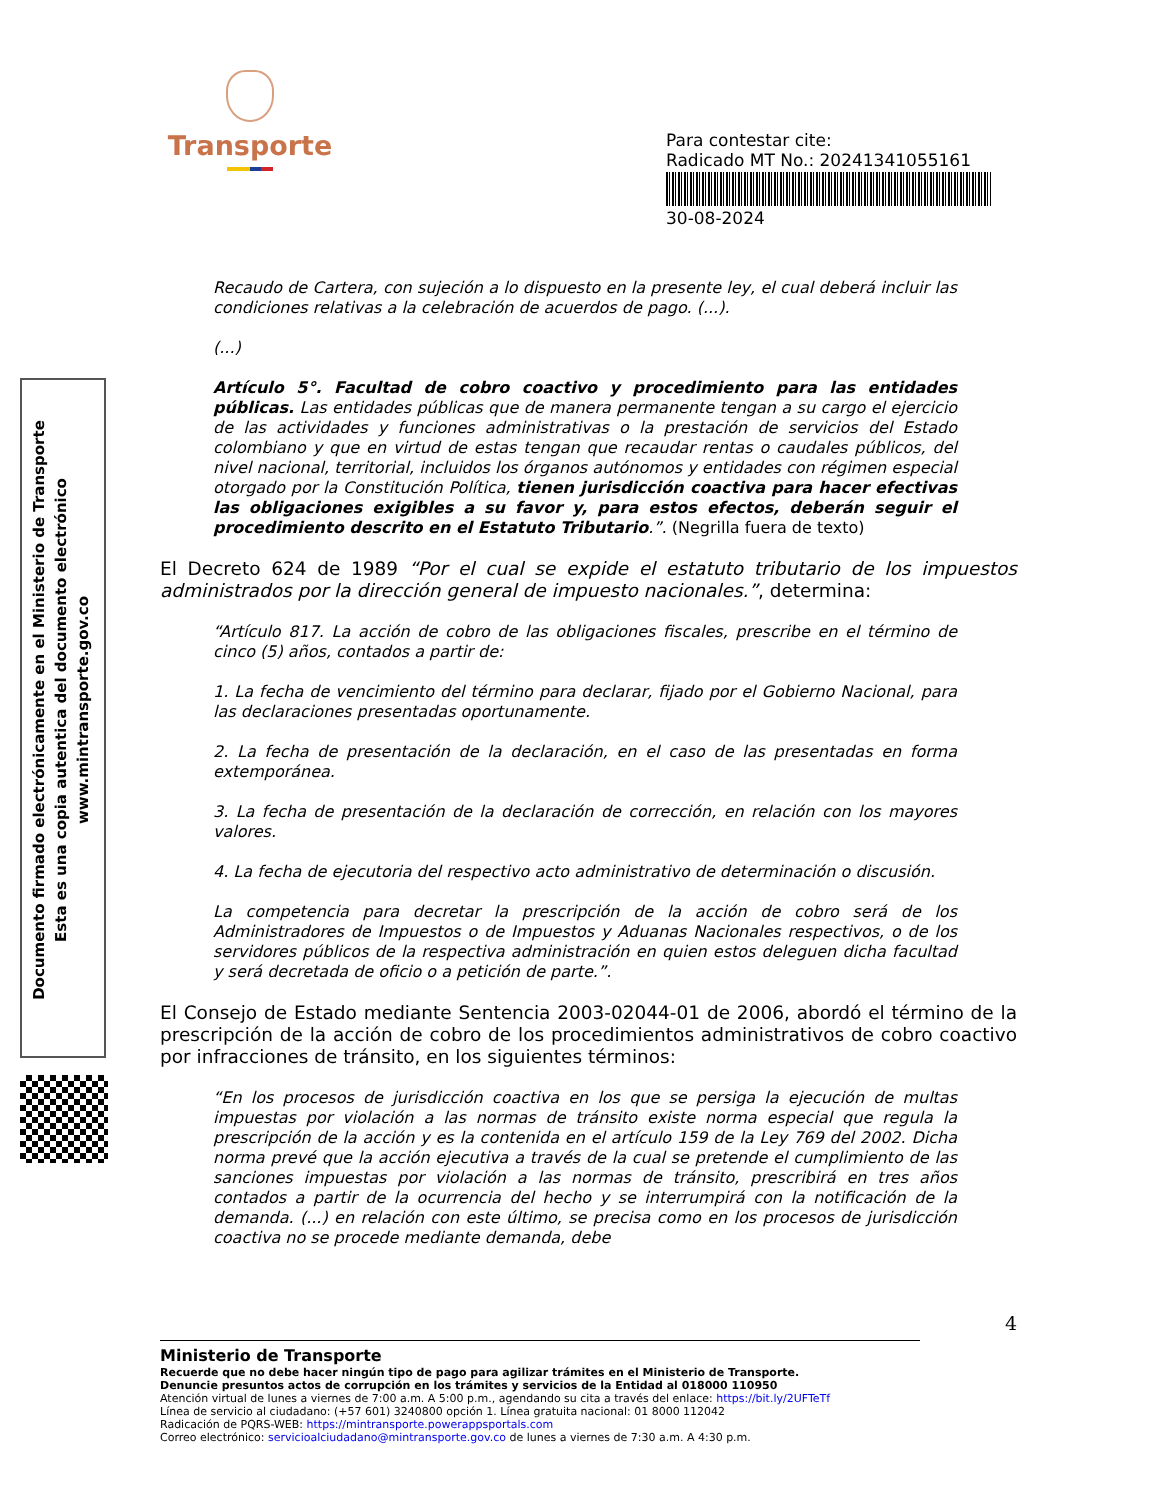Transporte
Para contestar cite:
Radicado MT No.: 20241341055161
30-08-2024
Documento firmado electrónicamente en el Ministerio de Transporte
Esta es una copia autentica del documento electrónico
www.mintransporte.gov.co
Recaudo de Cartera, con sujeción a lo dispuesto en la presente ley, el cual deberá incluir las condiciones relativas a la celebración de acuerdos de pago. (...).
(...)
Artículo 5°. Facultad de cobro coactivo y procedimiento para las entidades públicas. Las entidades públicas que de manera permanente tengan a su cargo el ejercicio de las actividades y funciones administrativas o la prestación de servicios del Estado colombiano y que en virtud de estas tengan que recaudar rentas o caudales públicos, del nivel nacional, territorial, incluidos los órganos autónomos y entidades con régimen especial otorgado por la Constitución Política, tienen jurisdicción coactiva para hacer efectivas las obligaciones exigibles a su favor y, para estos efectos, deberán seguir el procedimiento descrito en el Estatuto Tributario.”. (Negrilla fuera de texto)
El Decreto 624 de 1989 “Por el cual se expide el estatuto tributario de los impuestos administrados por la dirección general de impuesto nacionales.”, determina:
“Artículo 817. La acción de cobro de las obligaciones fiscales, prescribe en el término de cinco (5) años, contados a partir de:
1. La fecha de vencimiento del término para declarar, fijado por el Gobierno Nacional, para las declaraciones presentadas oportunamente.
2. La fecha de presentación de la declaración, en el caso de las presentadas en forma extemporánea.
3. La fecha de presentación de la declaración de corrección, en relación con los mayores valores.
4. La fecha de ejecutoria del respectivo acto administrativo de determinación o discusión.
La competencia para decretar la prescripción de la acción de cobro será de los Administradores de Impuestos o de Impuestos y Aduanas Nacionales respectivos, o de los servidores públicos de la respectiva administración en quien estos deleguen dicha facultad y será decretada de oficio o a petición de parte.”.
El Consejo de Estado mediante Sentencia 2003-02044-01 de 2006, abordó el término de la prescripción de la acción de cobro de los procedimientos administrativos de cobro coactivo por infracciones de tránsito, en los siguientes términos:
“En los procesos de jurisdicción coactiva en los que se persiga la ejecución de multas impuestas por violación a las normas de tránsito existe norma especial que regula la prescripción de la acción y es la contenida en el artículo 159 de la Ley 769 del 2002. Dicha norma prevé que la acción ejecutiva a través de la cual se pretende el cumplimiento de las sanciones impuestas por violación a las normas de tránsito, prescribirá en tres años contados a partir de la ocurrencia del hecho y se interrumpirá con la notificación de la demanda. (...) en relación con este último, se precisa como en los procesos de jurisdicción coactiva no se procede mediante demanda, debe
4
Ministerio de Transporte
Recuerde que no debe hacer ningún tipo de pago para agilizar trámites en el Ministerio de Transporte.
Denuncie presuntos actos de corrupción en los trámites y servicios de la Entidad al 018000 110950
Atención virtual de lunes a viernes de 7:00 a.m. A 5:00 p.m., agendando su cita a través del enlace: https://bit.ly/2UFTeTf
Línea de servicio al ciudadano: (+57 601) 3240800 opción 1. Línea gratuita nacional: 01 8000 112042
Radicación de PQRS-WEB: https://mintransporte.powerappsportals.com
Correo electrónico: servicioalciudadano@mintransporte.gov.co de lunes a viernes de 7:30 a.m. A 4:30 p.m.